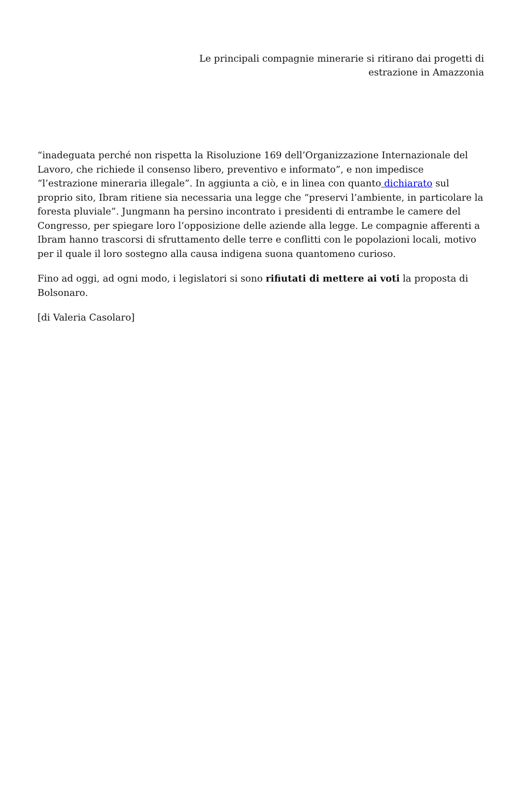Le principali compagnie minerarie si ritirano dai progetti di
estrazione in Amazzonia
“inadeguata perché non rispetta la Risoluzione 169 dell’Organizzazione Internazionale del Lavoro, che richiede il consenso libero, preventivo e informato”, e non impedisce “l’estrazione mineraria illegale”. In aggiunta a ciò, e in linea con quanto dichiarato sul proprio sito, Ibram ritiene sia necessaria una legge che “preservi l’ambiente, in particolare la foresta pluviale”. Jungmann ha persino incontrato i presidenti di entrambe le camere del Congresso, per spiegare loro l’opposizione delle aziende alla legge. Le compagnie afferenti a Ibram hanno trascorsi di sfruttamento delle terre e conflitti con le popolazioni locali, motivo per il quale il loro sostegno alla causa indigena suona quantomeno curioso.
Fino ad oggi, ad ogni modo, i legislatori si sono rifiutati di mettere ai voti la proposta di Bolsonaro.
[di Valeria Casolaro]